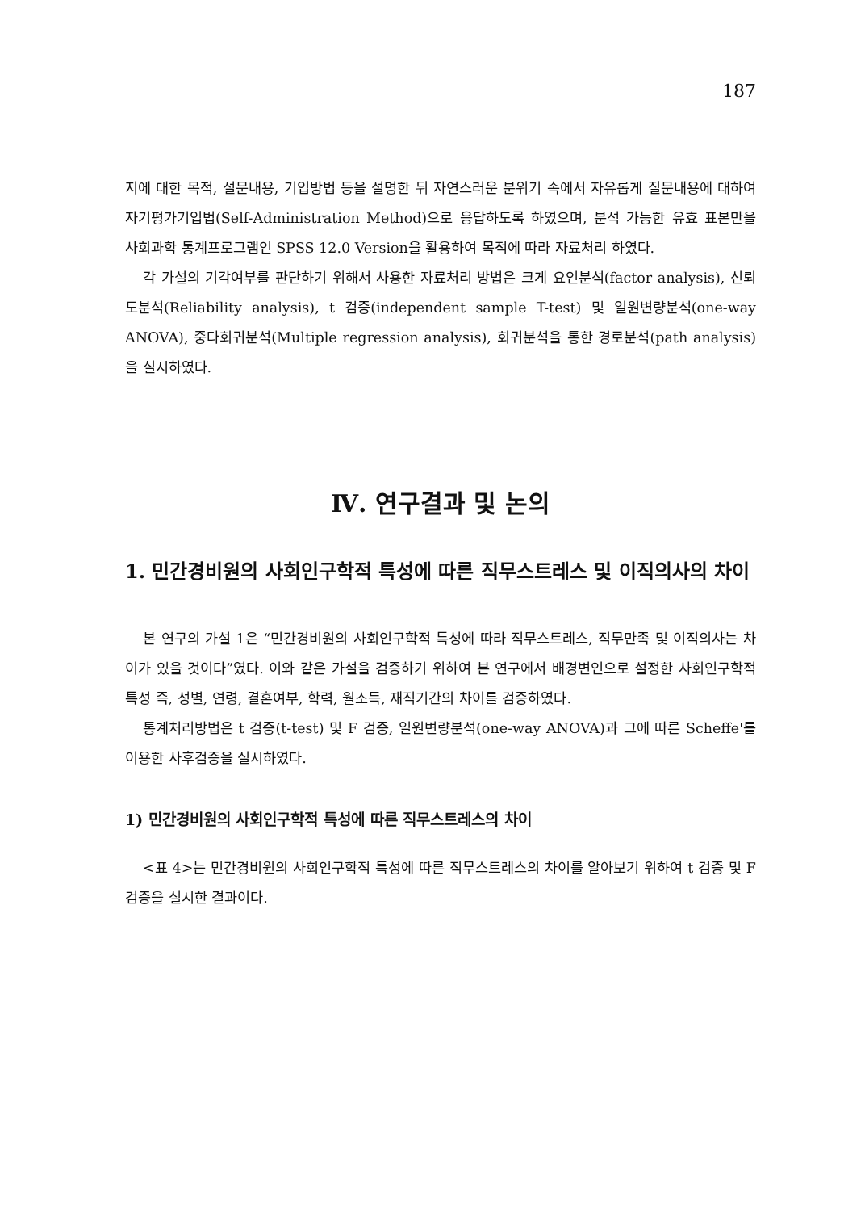187
지에 대한 목적, 설문내용, 기입방법 등을 설명한 뒤 자연스러운 분위기 속에서 자유롭게 질문내용에 대하여 자기평가기입법(Self-Administration Method)으로 응답하도록 하였으며, 분석 가능한 유효 표본만을 사회과학 통계프로그램인 SPSS 12.0 Version을 활용하여 목적에 따라 자료처리 하였다.
각 가설의 기각여부를 판단하기 위해서 사용한 자료처리 방법은 크게 요인분석(factor analysis), 신뢰도분석(Reliability analysis), t 검증(independent sample T-test) 및 일원변량분석(one-way ANOVA), 중다회귀분석(Multiple regression analysis), 회귀분석을 통한 경로분석(path analysis)을 실시하였다.
Ⅳ. 연구결과 및 논의
1. 민간경비원의 사회인구학적 특성에 따른 직무스트레스 및 이직의사의 차이
본 연구의 가설 1은 “민간경비원의 사회인구학적 특성에 따라 직무스트레스, 직무만족 및 이직의사는 차이가 있을 것이다”였다. 이와 같은 가설을 검증하기 위하여 본 연구에서 배경변인으로 설정한 사회인구학적 특성 즉, 성별, 연령, 결혼여부, 학력, 월소득, 재직기간의 차이를 검증하였다.
통계처리방법은 t 검증(t-test) 및 F 검증, 일원변량분석(one-way ANOVA)과 그에 따른 Scheffe'를 이용한 사후검증을 실시하였다.
1) 민간경비원의 사회인구학적 특성에 따른 직무스트레스의 차이
<표 4>는 민간경비원의 사회인구학적 특성에 따른 직무스트레스의 차이를 알아보기 위하여 t 검증 및 F 검증을 실시한 결과이다.